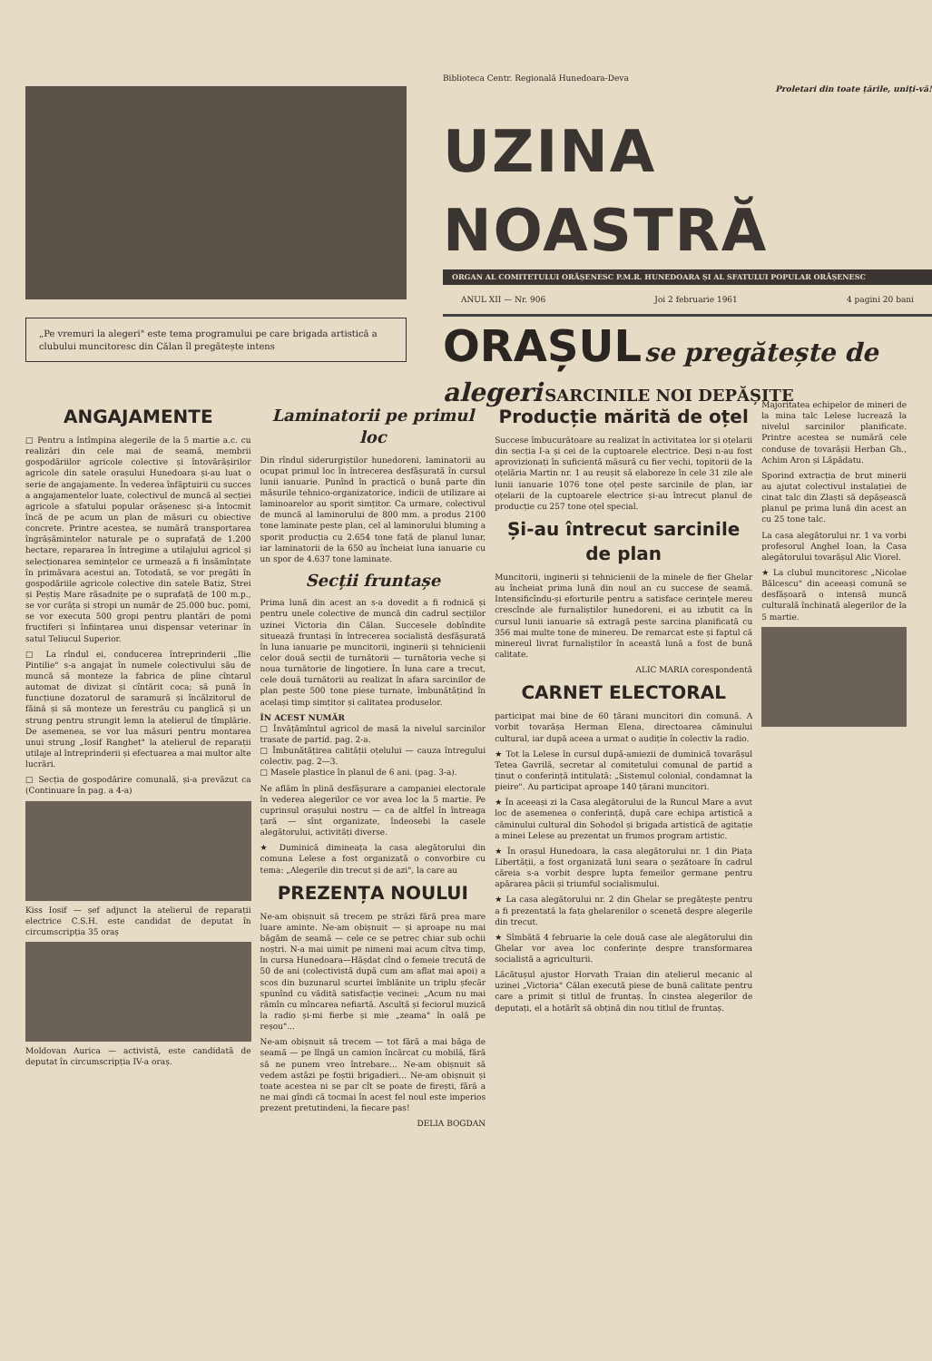„Pe vremuri la alegeri" este tema programului pe care brigada artistică a clubului muncitoresc din Călan îl pregătește intens
Biblioteca Centr. Regională Hunedoara-Deva
Proletari din toate țările, uniți-vă!
UZINA NOASTRĂ
ORGAN AL COMITETULUI ORĂȘENESC P.M.R. HUNEDOARA ȘI AL SFATULUI POPULAR ORĂȘENESC
ANUL XII — Nr. 906 Joi 2 februarie 1961 4 pagini 20 bani
ORAȘUL se pregătește de alegeri SARCINILE NOI DEPĂȘITE
ANGAJAMENTE
□ Pentru a întîmpina alegerile de la 5 martie a.c. cu realizări din cele mai de seamă, membrii gospodăriilor agricole colective și întovărășirilor agricole din satele orașului Hunedoara și-au luat o serie de angajamente. În vederea înfăptuirii cu succes a angajamentelor luate, colectivul de muncă al secției agricole a sfatului popular orășenesc și-a întocmit încă de pe acum un plan de măsuri cu obiective concrete. Printre acestea, se numără transportarea îngrășămintelor naturale pe o suprafață de 1.200 hectare, repararea în întregime a utilajului agricol și selecționarea semințelor ce urmează a fi însămînțate în primăvara acestui an. Totodată, se vor pregăti în gospodăriile agricole colective din satele Batiz, Strei și Peștiș Mare răsadnițe pe o suprafață de 100 m.p., se vor curăța și stropi un număr de 25.000 buc. pomi, se vor executa 500 gropi pentru plantări de pomi fructiferi și înființarea unui dispensar veterinar în satul Teliucul Superior.
□ La rîndul ei, conducerea întreprinderii „Ilie Pintilie" s-a angajat în numele colectivului său de muncă să monteze la fabrica de pîine cîntarul automat de divizat și cîntărit coca; să pună în funcțiune dozatorul de saramură și încălzitorul de făină și să monteze un ferestrău cu panglică și un strung pentru strungit lemn la atelierul de tîmplărie. De asemenea, se vor lua măsuri pentru montarea unui strung „Iosif Ranghet" la atelierul de reparații utilaje al întreprinderii și efectuarea a mai multor alte lucrări.
□ Secția de gospodărire comunală, și-a prevăzut ca (Continuare în pag. a 4-a)
Kiss Iosif — șef adjunct la atelierul de reparații electrice C.S.H. este candidat de deputat în circumscripția 35 oraș
Moldovan Aurica — activistă, este candidată de deputat în circumscripția IV-a oraș.
Laminatorii pe primul loc
Din rîndul siderurgiștilor hunedoreni, laminatorii au ocupat primul loc în întrecerea desfășurată în cursul lunii ianuarie. Punînd în practică o bună parte din măsurile tehnico-organizatorice, indicii de utilizare ai laminoarelor au sporit simțitor. Ca urmare, colectivul de muncă al laminorului de 800 mm. a produs 2100 tone laminate peste plan, cel al laminorului bluming a sporit producția cu 2.654 tone față de planul lunar, iar laminatorii de la 650 au încheiat luna ianuarie cu un spor de 4.637 tone laminate.
Secții fruntașe
Prima lună din acest an s-a dovedit a fi rodnică și pentru unele colective de muncă din cadrul secțiilor uzinei Victoria din Călan. Succesele dobîndite situează fruntași în întrecerea socialistă desfășurată în luna ianuarie pe muncitorii, inginerii și tehnicienii celor două secții de turnătorii — turnătoria veche și noua turnătorie de lingotiere. În luna care a trecut, cele două turnătorii au realizat în afara sarcinilor de plan peste 500 tone piese turnate, îmbunătățind în același timp simțitor și calitatea produselor.
ÎN ACEST NUMĂR
□ Învățămîntul agricol de masă la nivelul sarcinilor trasate de partid. pag. 2-a.
□ Îmbunătățirea calității oțelului — cauza întregului colectiv. pag. 2—3.
□ Masele plastice în planul de 6 ani. (pag. 3-a).
Ne aflăm în plină desfășurare a campaniei electorale în vederea alegerilor ce vor avea loc la 5 martie. Pe cuprinsul orașului nostru — ca de altfel în întreaga țară — sînt organizate, îndeosebi la casele alegătorului, activități diverse.
★ Duminică dimineața la casa alegătorului din comuna Lelese a fost organizată o convorbire cu tema: „Alegerile din trecut și de azi", la care au
PREZENȚA NOULUI
Ne-am obișnuit să trecem pe străzi fără prea mare luare aminte. Ne-am obișnuit — și aproape nu mai băgăm de seamă — cele ce se petrec chiar sub ochii noștri. N-a mai uimit pe nimeni mai acum cîtva timp, în cursa Hunedoara—Hășdat cînd o femeie trecută de 50 de ani (colectivistă după cum am aflat mai apoi) a scos din buzunarul scurtei îmblănite un triplu șfecăr spunînd cu vădită satisfacție vecinei: „Acum nu mai rămîn cu mîncarea nefiartă. Ascultă și feciorul muzică la radio și-mi fierbe și mie „zeama" în oală pe reșou"...
Ne-am obișnuit să trecem — tot fără a mai băga de seamă — pe lîngă un camion încărcat cu mobilă, fără să ne punem vreo întrebare... Ne-am obișnuit să vedem astăzi pe foștii brigadieri... Ne-am obișnuit și toate acestea ni se par cît se poate de firești, fără a ne mai gîndi că tocmai în acest fel noul este imperios prezent pretutindeni, la fiecare pas!
DELIA BOGDAN
Producție mărită de oțel
Succese îmbucurătoare au realizat în activitatea lor și oțelarii din secția I-a și cei de la cuptoarele electrice. Deși n-au fost aprovizionați în suficientă măsură cu fier vechi, topitorii de la oțelăria Martin nr. 1 au reușit să elaboreze în cele 31 zile ale lunii ianuarie 1076 tone oțel peste sarcinile de plan, iar oțelarii de la cuptoarele electrice și-au întrecut planul de producție cu 257 tone oțel special.
Și-au întrecut sarcinile de plan
Muncitorii, inginerii și tehnicienii de la minele de fier Ghelar au încheiat prima lună din noul an cu succese de seamă. Intensificîndu-și eforturile pentru a satisface cerințele mereu crescînde ale furnaliștilor hunedoreni, ei au izbutit ca în cursul lunii ianuarie să extragă peste sarcina planificată cu 356 mai multe tone de minereu. De remarcat este și faptul că minereul livrat furnaliștilor în această lună a fost de bună calitate.
ALIC MARIA corespondentă
CARNET ELECTORAL
participat mai bine de 60 țărani muncitori din comună. A vorbit tovarășa Herman Elena, directoarea căminului cultural, iar după aceea a urmat o audiție în colectiv la radio.
★ Tot la Lelese în cursul după-amiezii de duminică tovarășul Tetea Gavrilă, secretar al comitetului comunal de partid a ținut o conferință intitulată: „Sistemul colonial, condamnat la pieire". Au participat aproape 140 țărani muncitori.
★ În aceeași zi la Casa alegătorului de la Runcul Mare a avut loc de asemenea o conferință, după care echipa artistică a căminului cultural din Sohodol și brigada artistică de agitație a minei Lelese au prezentat un frumos program artistic.
★ În orașul Hunedoara, la casa alegătorului nr. 1 din Piața Libertății, a fost organizată luni seara o șezătoare în cadrul căreia s-a vorbit despre lupta femeilor germane pentru apărarea păcii și triumful socialismului.
★ La casa alegătorului nr. 2 din Ghelar se pregătește pentru a fi prezentată la fața ghelarenilor o scenetă despre alegerile din trecut.
★ Sîmbătă 4 februarie la cele două case ale alegătorului din Ghelar vor avea loc conferințe despre transformarea socialistă a agriculturii.
Lăcătușul ajustor Horvath Traian din atelierul mecanic al uzinei „Victoria" Călan execută piese de bună calitate pentru care a primit și titlul de fruntaș. În cinstea alegerilor de deputați, el a hotărît să obțină din nou titlul de fruntaș.
Majoritatea echipelor de mineri de la mina talc Lelese lucrează la nivelul sarcinilor planificate. Printre acestea se numără cele conduse de tovarășii Herban Gh., Achim Aron și Lăpădatu.
Sporind extracția de brut minerii au ajutat colectivul instalației de cinat talc din Zlaști să depășească planul pe prima lună din acest an cu 25 tone talc.
La casa alegătorului nr. 1 va vorbi profesorul Anghel Ioan, la Casa alegătorului tovarășul Alic Viorel.
★ La clubul muncitoresc „Nicolae Bălcescu" din aceeași comună se desfășoară o intensă muncă culturală închinată alegerilor de la 5 martie.